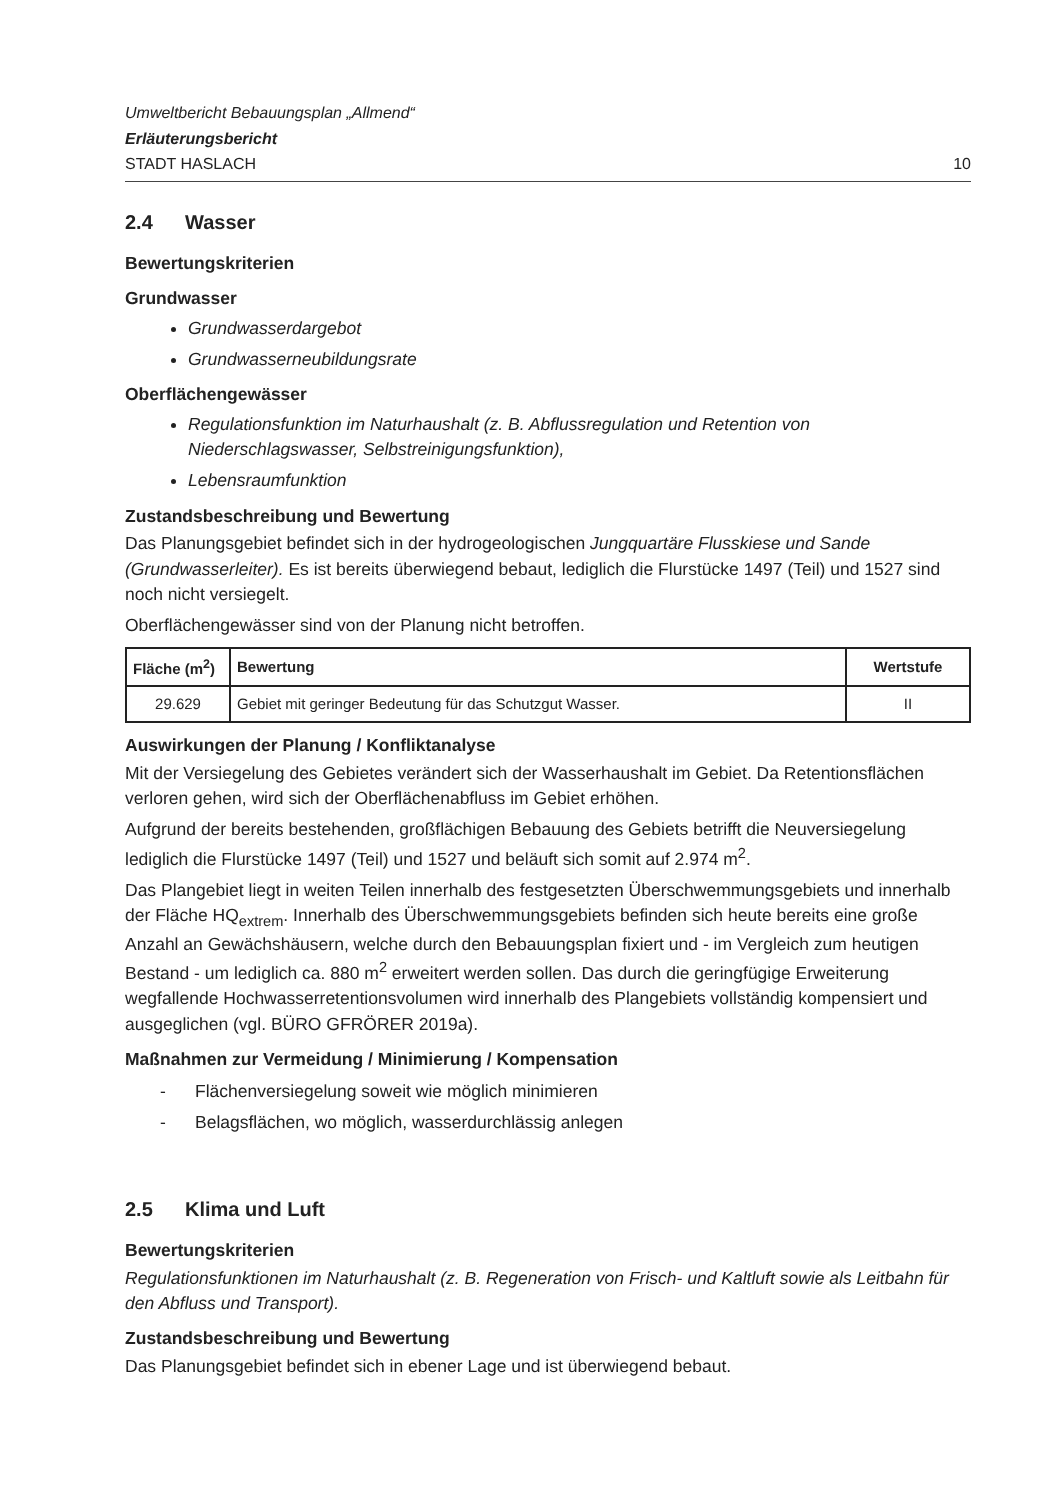Umweltbericht Bebauungsplan „Allmend“
Erläuterungsbericht
STADT HASLACH
10
2.4 Wasser
Bewertungskriterien
Grundwasser
Grundwasserdargebot
Grundwasserneubildungsrate
Oberflächengewässer
Regulationsfunktion im Naturhaushalt (z. B. Abflussregulation und Retention von Niederschlagswasser, Selbstreinigungsfunktion),
Lebensraumfunktion
Zustandsbeschreibung und Bewertung
Das Planungsgebiet befindet sich in der hydrogeologischen Jungquartäre Flusskiese und Sande (Grundwasserleiter). Es ist bereits überwiegend bebaut, lediglich die Flurstücke 1497 (Teil) und 1527 sind noch nicht versiegelt.
Oberflächengewässer sind von der Planung nicht betroffen.
| Fläche (m<sup>2</sup>) | Bewertung | Wertstufe |
| --- | --- | --- |
| 29.629 | Gebiet mit geringer Bedeutung für das Schutzgut Wasser. | II |
Auswirkungen der Planung / Konfliktanalyse
Mit der Versiegelung des Gebietes verändert sich der Wasserhaushalt im Gebiet. Da Retentionsflächen verloren gehen, wird sich der Oberflächenabfluss im Gebiet erhöhen.
Aufgrund der bereits bestehenden, großflächigen Bebauung des Gebiets betrifft die Neuversiegelung lediglich die Flurstücke 1497 (Teil) und 1527 und beläuft sich somit auf 2.974 m<sup>2</sup>.
Das Plangebiet liegt in weiten Teilen innerhalb des festgesetzten Überschwemmungsgebiets und innerhalb der Fläche HQ<sub>extrem</sub>. Innerhalb des Überschwemmungsgebiets befinden sich heute bereits eine große Anzahl an Gewächshäusern, welche durch den Bebauungsplan fixiert und - im Vergleich zum heutigen Bestand - um lediglich ca. 880 m<sup>2</sup> erweitert werden sollen. Das durch die geringfügige Erweiterung wegfallende Hochwasserretentionsvolumen wird innerhalb des Plangebiets vollständig kompensiert und ausgeglichen (vgl. BÜRO GFRÖRER 2019a).
Maßnahmen zur Vermeidung / Minimierung / Kompensation
- Flächenversiegelung soweit wie möglich minimieren
- Belagsflächen, wo möglich, wasserdurchlässig anlegen
2.5 Klima und Luft
Bewertungskriterien
Regulationsfunktionen im Naturhaushalt (z. B. Regeneration von Frisch- und Kaltluft sowie als Leitbahn für den Abfluss und Transport).
Zustandsbeschreibung und Bewertung
Das Planungsgebiet befindet sich in ebener Lage und ist überwiegend bebaut.